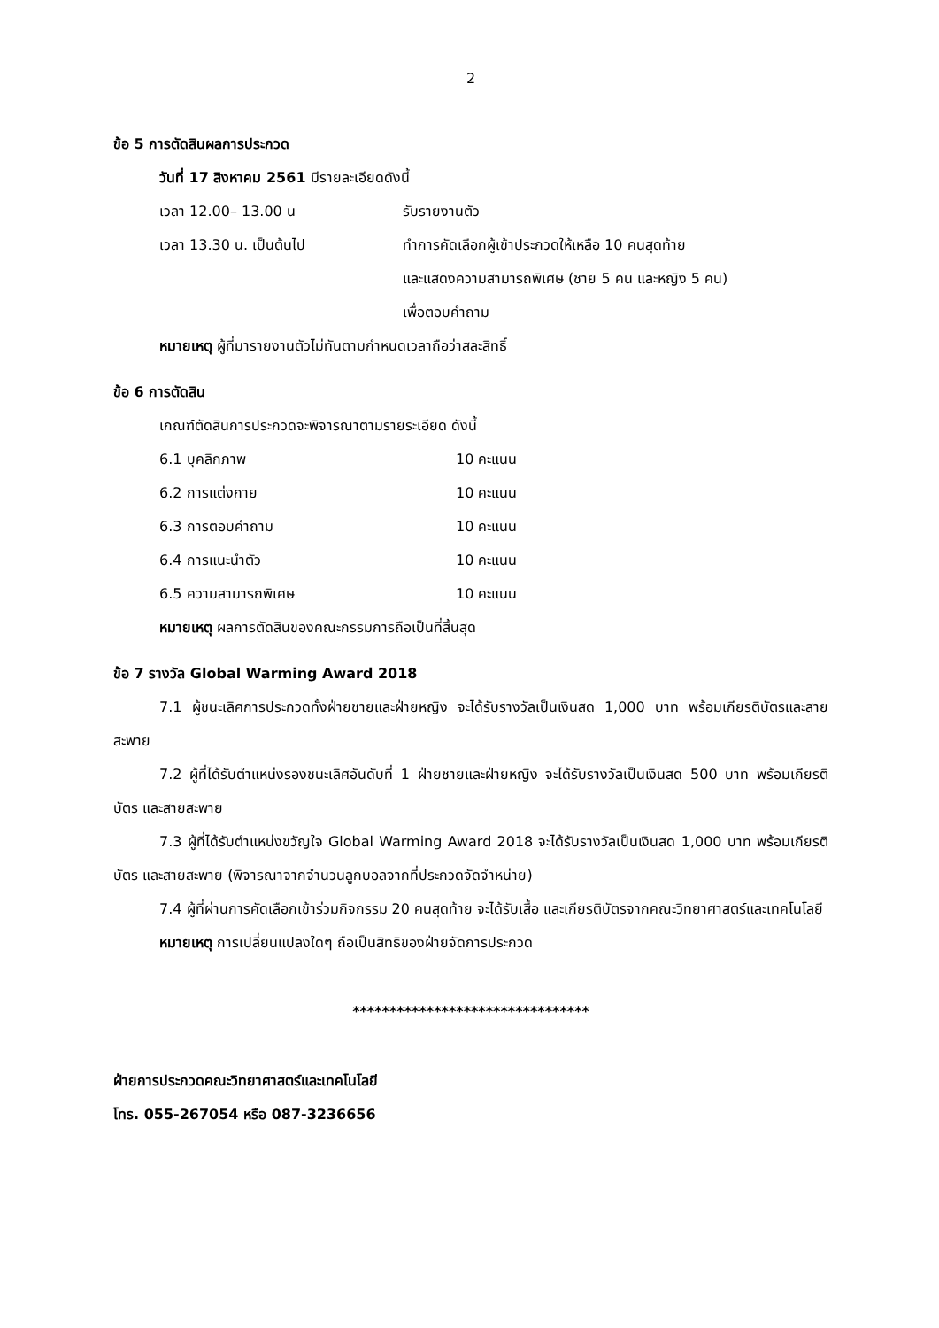2
ข้อ 5 การตัดสินผลการประกวด
วันที่ 17 สิงหาคม 2561 มีรายละเอียดดังนี้
เวลา 12.00– 13.00 น รับรายงานตัว
เวลา 13.30 น. เป็นต้นไป ทำการคัดเลือกผู้เข้าประกวดให้เหลือ 10 คนสุดท้าย
และแสดงความสามารถพิเศษ (ชาย 5 คน และหญิง 5 คน)
เพื่อตอบคำถาม
หมายเหตุ ผู้ที่มารายงานตัวไม่ทันตามกำหนดเวลาถือว่าสละสิทธิ์
ข้อ 6 การตัดสิน
เกณฑ์ตัดสินการประกวดจะพิจารณาตามรายระเอียด ดังนี้
6.1 บุคลิกภาพ 10 คะแนน
6.2 การแต่งกาย 10 คะแนน
6.3 การตอบคำถาม 10 คะแนน
6.4 การแนะนำตัว 10 คะแนน
6.5 ความสามารถพิเศษ 10 คะแนน
หมายเหตุ ผลการตัดสินของคณะกรรมการถือเป็นที่สิ้นสุด
ข้อ 7 รางวัล Global Warming Award 2018
7.1 ผู้ชนะเลิศการประกวดทั้งฝ่ายชายและฝ่ายหญิง จะได้รับรางวัลเป็นเงินสด 1,000 บาท พร้อมเกียรติบัตรและสายสะพาย
7.2 ผู้ที่ได้รับตำแหน่งรองชนะเลิศอันดับที่ 1 ฝ่ายชายและฝ่ายหญิง จะได้รับรางวัลเป็นเงินสด 500 บาท พร้อมเกียรติบัตร และสายสะพาย
7.3 ผู้ที่ได้รับตำแหน่งขวัญใจ Global Warming Award 2018 จะได้รับรางวัลเป็นเงินสด 1,000 บาท พร้อมเกียรติบัตร และสายสะพาย (พิจารณาจากจำนวนลูกบอลจากที่ประกวดจัดจำหน่าย)
7.4 ผู้ที่ผ่านการคัดเลือกเข้าร่วมกิจกรรม 20 คนสุดท้าย จะได้รับเสื้อ และเกียรติบัตรจากคณะวิทยาศาสตร์และเทคโนโลยี
หมายเหตุ การเปลี่ยนแปลงใดๆ ถือเป็นสิทธิของฝ่ายจัดการประกวด
********************************
ฝ่ายการประกวดคณะวิทยาศาสตร์และเทคโนโลยี
โทร. 055-267054 หรือ 087-3236656